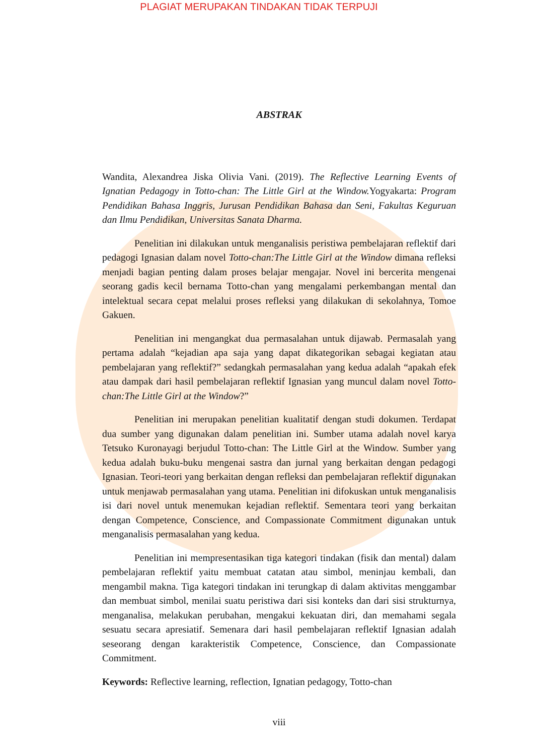PLAGIAT MERUPAKAN TINDAKAN TIDAK TERPUJI
ABSTRAK
Wandita, Alexandrea Jiska Olivia Vani. (2019). The Reflective Learning Events of Ignatian Pedagogy in Totto-chan: The Little Girl at the Window. Yogyakarta: Program Pendidikan Bahasa Inggris, Jurusan Pendidikan Bahasa dan Seni, Fakultas Keguruan dan Ilmu Pendidikan, Universitas Sanata Dharma.
Penelitian ini dilakukan untuk menganalisis peristiwa pembelajaran reflektif dari pedagogi Ignasian dalam novel Totto-chan:The Little Girl at the Window dimana refleksi menjadi bagian penting dalam proses belajar mengajar. Novel ini bercerita mengenai seorang gadis kecil bernama Totto-chan yang mengalami perkembangan mental dan intelektual secara cepat melalui proses refleksi yang dilakukan di sekolahnya, Tomoe Gakuen.
Penelitian ini mengangkat dua permasalahan untuk dijawab. Permasalah yang pertama adalah “kejadian apa saja yang dapat dikategorikan sebagai kegiatan atau pembelajaran yang reflektif?” sedangkah permasalahan yang kedua adalah “apakah efek atau dampak dari hasil pembelajaran reflektif Ignasian yang muncul dalam novel Totto-chan:The Little Girl at the Window?”
Penelitian ini merupakan penelitian kualitatif dengan studi dokumen. Terdapat dua sumber yang digunakan dalam penelitian ini. Sumber utama adalah novel karya Tetsuko Kuronayagi berjudul Totto-chan: The Little Girl at the Window. Sumber yang kedua adalah buku-buku mengenai sastra dan jurnal yang berkaitan dengan pedagogi Ignasian. Teori-teori yang berkaitan dengan refleksi dan pembelajaran reflektif digunakan untuk menjawab permasalahan yang utama. Penelitian ini difokuskan untuk menganalisis isi dari novel untuk menemukan kejadian reflektif. Sementara teori yang berkaitan dengan Competence, Conscience, and Compassionate Commitment digunakan untuk menganalisis permasalahan yang kedua.
Penelitian ini mempresentasikan tiga kategori tindakan (fisik dan mental) dalam pembelajaran reflektif yaitu membuat catatan atau simbol, meninjau kembali, dan mengambil makna. Tiga kategori tindakan ini terungkap di dalam aktivitas menggambar dan membuat simbol, menilai suatu peristiwa dari sisi konteks dan dari sisi strukturnya, menganalisa, melakukan perubahan, mengakui kekuatan diri, dan memahami segala sesuatu secara apresiatif. Semenara dari hasil pembelajaran reflektif Ignasian adalah seseorang dengan karakteristik Competence, Conscience, dan Compassionate Commitment.
Keywords: Reflective learning, reflection, Ignatian pedagogy, Totto-chan
viii